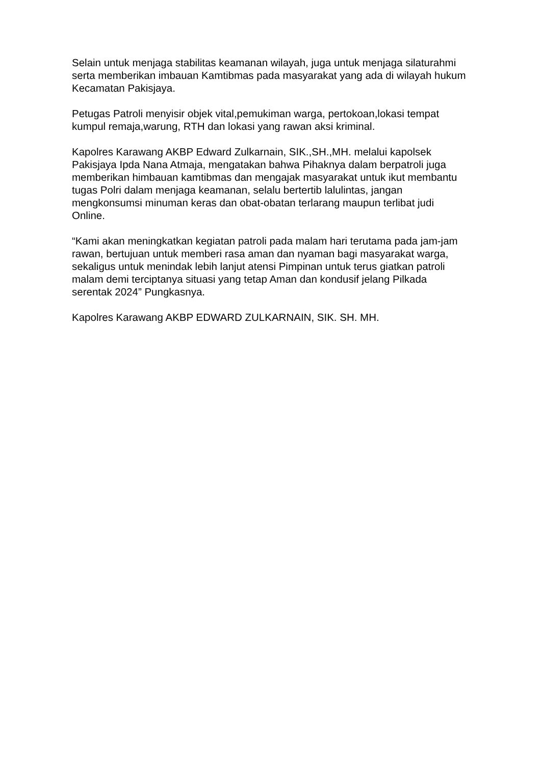Selain untuk menjaga stabilitas keamanan wilayah, juga untuk menjaga silaturahmi serta memberikan imbauan Kamtibmas pada masyarakat yang ada di wilayah hukum Kecamatan Pakisjaya.
Petugas Patroli menyisir objek vital,pemukiman warga, pertokoan,lokasi tempat kumpul remaja,warung, RTH dan lokasi yang rawan aksi kriminal.
Kapolres Karawang AKBP Edward Zulkarnain, SIK.,SH.,MH. melalui kapolsek Pakisjaya Ipda Nana Atmaja, mengatakan bahwa Pihaknya dalam berpatroli juga memberikan himbauan kamtibmas dan mengajak masyarakat untuk ikut membantu tugas Polri dalam menjaga keamanan, selalu bertertib lalulintas, jangan mengkonsumsi minuman keras dan obat-obatan terlarang maupun terlibat judi Online.
“Kami akan meningkatkan kegiatan patroli pada malam hari terutama pada jam-jam rawan, bertujuan untuk memberi rasa aman dan nyaman bagi masyarakat warga, sekaligus untuk menindak lebih lanjut atensi Pimpinan untuk terus giatkan patroli malam demi terciptanya situasi yang tetap Aman dan kondusif jelang Pilkada serentak 2024” Pungkasnya.
Kapolres Karawang AKBP EDWARD ZULKARNAIN, SIK. SH. MH.